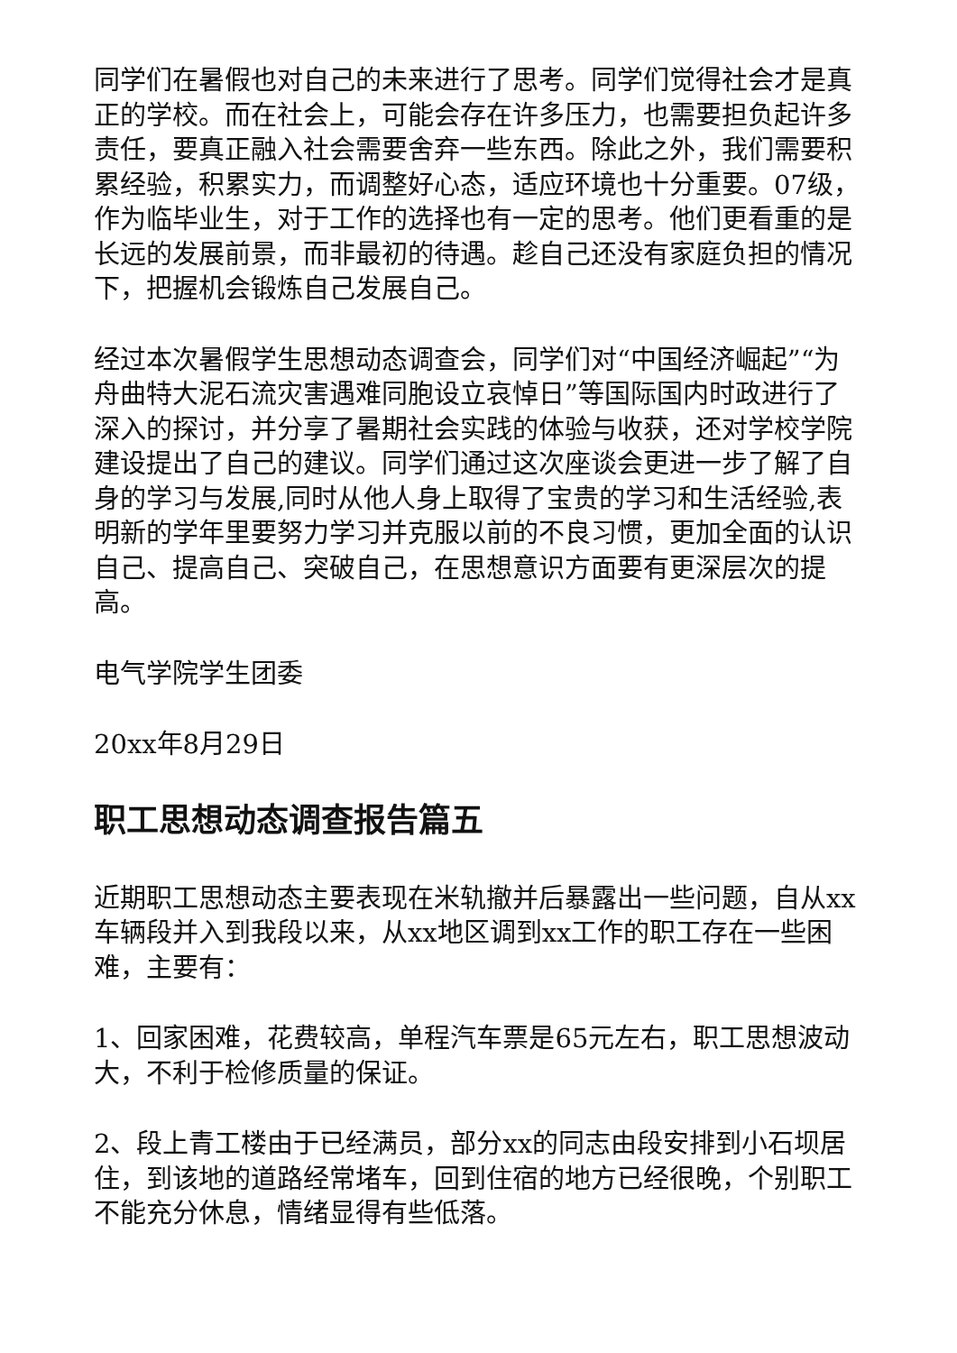同学们在暑假也对自己的未来进行了思考。同学们觉得社会才是真正的学校。而在社会上，可能会存在许多压力，也需要担负起许多责任，要真正融入社会需要舍弃一些东西。除此之外，我们需要积累经验，积累实力，而调整好心态，适应环境也十分重要。07级，作为临毕业生，对于工作的选择也有一定的思考。他们更看重的是长远的发展前景，而非最初的待遇。趁自己还没有家庭负担的情况下，把握机会锻炼自己发展自己。
经过本次暑假学生思想动态调查会，同学们对“中国经济崛起”“为舟曲特大泥石流灾害遇难同胞设立哀悼日”等国际国内时政进行了深入的探讨，并分享了暑期社会实践的体验与收获，还对学校学院建设提出了自己的建议。同学们通过这次座谈会更进一步了解了自身的学习与发展,同时从他人身上取得了宝贵的学习和生活经验,表明新的学年里要努力学习并克服以前的不良习惯，更加全面的认识自己、提高自己、突破自己，在思想意识方面要有更深层次的提高。
电气学院学生团委
20xx年8月29日
职工思想动态调查报告篇五
近期职工思想动态主要表现在米轨撤并后暴露出一些问题，自从xx车辆段并入到我段以来，从xx地区调到xx工作的职工存在一些困难，主要有：
1、回家困难，花费较高，单程汽车票是65元左右，职工思想波动大，不利于检修质量的保证。
2、段上青工楼由于已经满员，部分xx的同志由段安排到小石坝居住，到该地的道路经常堵车，回到住宿的地方已经很晚，个别职工不能充分休息，情绪显得有些低落。